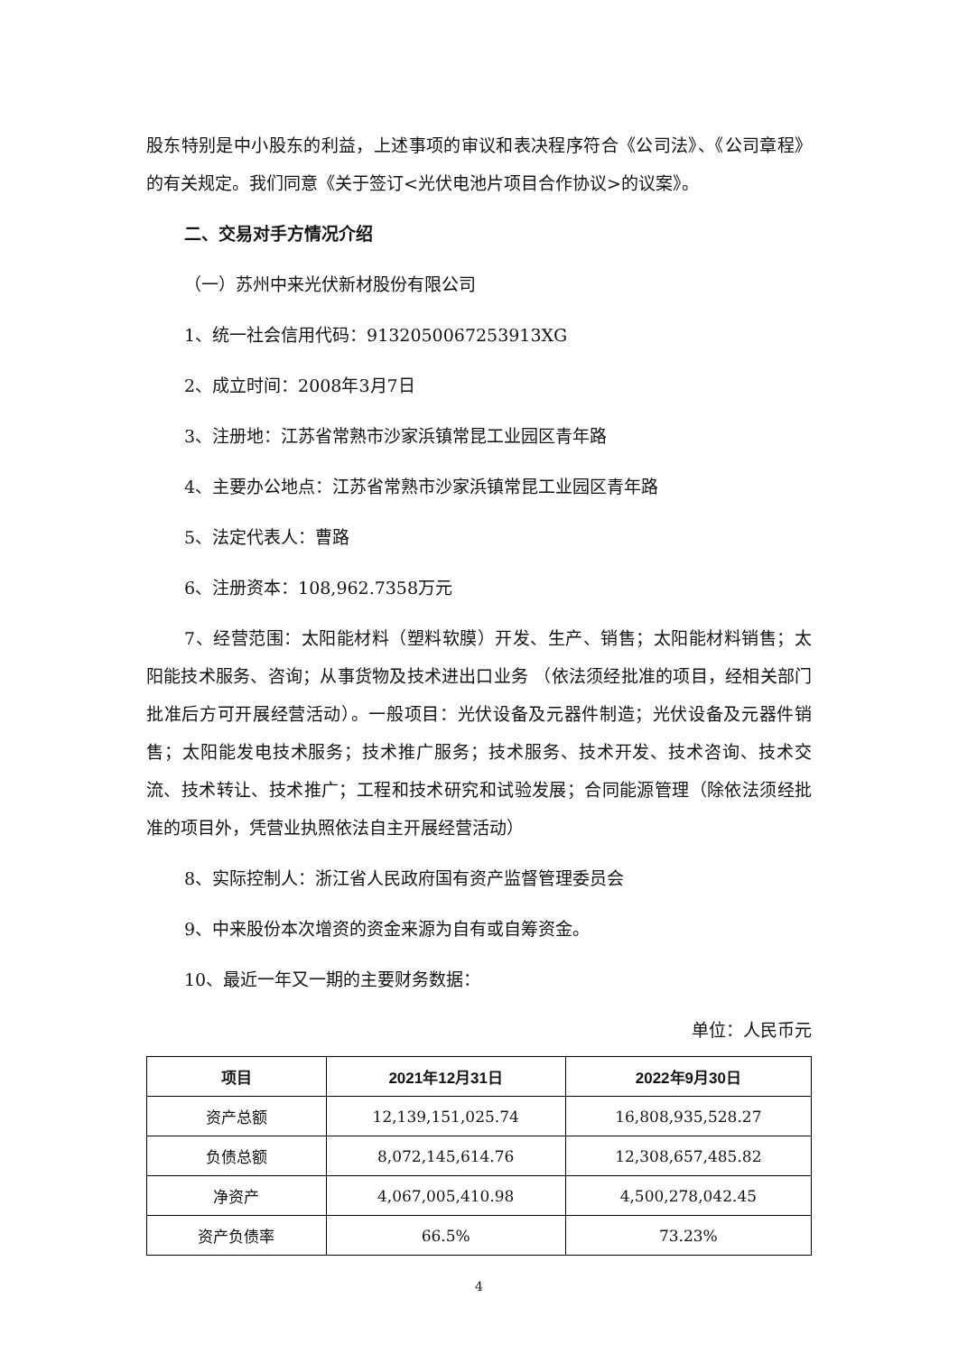股东特别是中小股东的利益，上述事项的审议和表决程序符合《公司法》、《公司章程》的有关规定。我们同意《关于签订<光伏电池片项目合作协议>的议案》。
二、交易对手方情况介绍
（一）苏州中来光伏新材股份有限公司
1、统一社会信用代码：9132050067253913XG
2、成立时间：2008年3月7日
3、注册地：江苏省常熟市沙家浜镇常昆工业园区青年路
4、主要办公地点：江苏省常熟市沙家浜镇常昆工业园区青年路
5、法定代表人：曹路
6、注册资本：108,962.7358万元
7、经营范围：太阳能材料（塑料软膜）开发、生产、销售；太阳能材料销售；太阳能技术服务、咨询；从事货物及技术进出口业务 （依法须经批准的项目，经相关部门批准后方可开展经营活动）。一般项目：光伏设备及元器件制造；光伏设备及元器件销售；太阳能发电技术服务；技术推广服务；技术服务、技术开发、技术咨询、技术交流、技术转让、技术推广；工程和技术研究和试验发展；合同能源管理（除依法须经批准的项目外，凭营业执照依法自主开展经营活动）
8、实际控制人：浙江省人民政府国有资产监督管理委员会
9、中来股份本次增资的资金来源为自有或自筹资金。
10、最近一年又一期的主要财务数据：
单位：人民币元
| 项目 | 2021年12月31日 | 2022年9月30日 |
| --- | --- | --- |
| 资产总额 | 12,139,151,025.74 | 16,808,935,528.27 |
| 负债总额 | 8,072,145,614.76 | 12,308,657,485.82 |
| 净资产 | 4,067,005,410.98 | 4,500,278,042.45 |
| 资产负债率 | 66.5% | 73.23% |
4